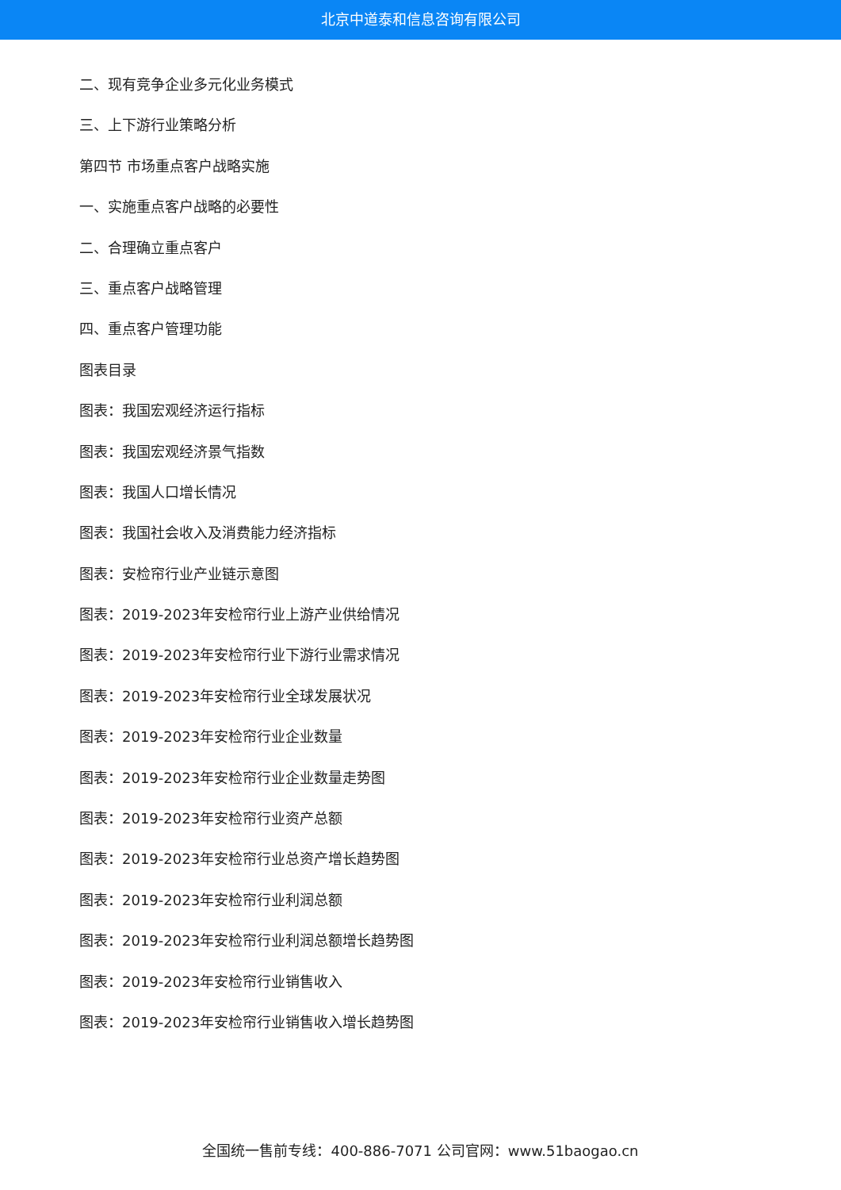北京中道泰和信息咨询有限公司
二、现有竞争企业多元化业务模式
三、上下游行业策略分析
第四节 市场重点客户战略实施
一、实施重点客户战略的必要性
二、合理确立重点客户
三、重点客户战略管理
四、重点客户管理功能
图表目录
图表：我国宏观经济运行指标
图表：我国宏观经济景气指数
图表：我国人口增长情况
图表：我国社会收入及消费能力经济指标
图表：安检帘行业产业链示意图
图表：2019-2023年安检帘行业上游产业供给情况
图表：2019-2023年安检帘行业下游行业需求情况
图表：2019-2023年安检帘行业全球发展状况
图表：2019-2023年安检帘行业企业数量
图表：2019-2023年安检帘行业企业数量走势图
图表：2019-2023年安检帘行业资产总额
图表：2019-2023年安检帘行业总资产增长趋势图
图表：2019-2023年安检帘行业利润总额
图表：2019-2023年安检帘行业利润总额增长趋势图
图表：2019-2023年安检帘行业销售收入
图表：2019-2023年安检帘行业销售收入增长趋势图
全国统一售前专线：400-886-7071 公司官网：www.51baogao.cn